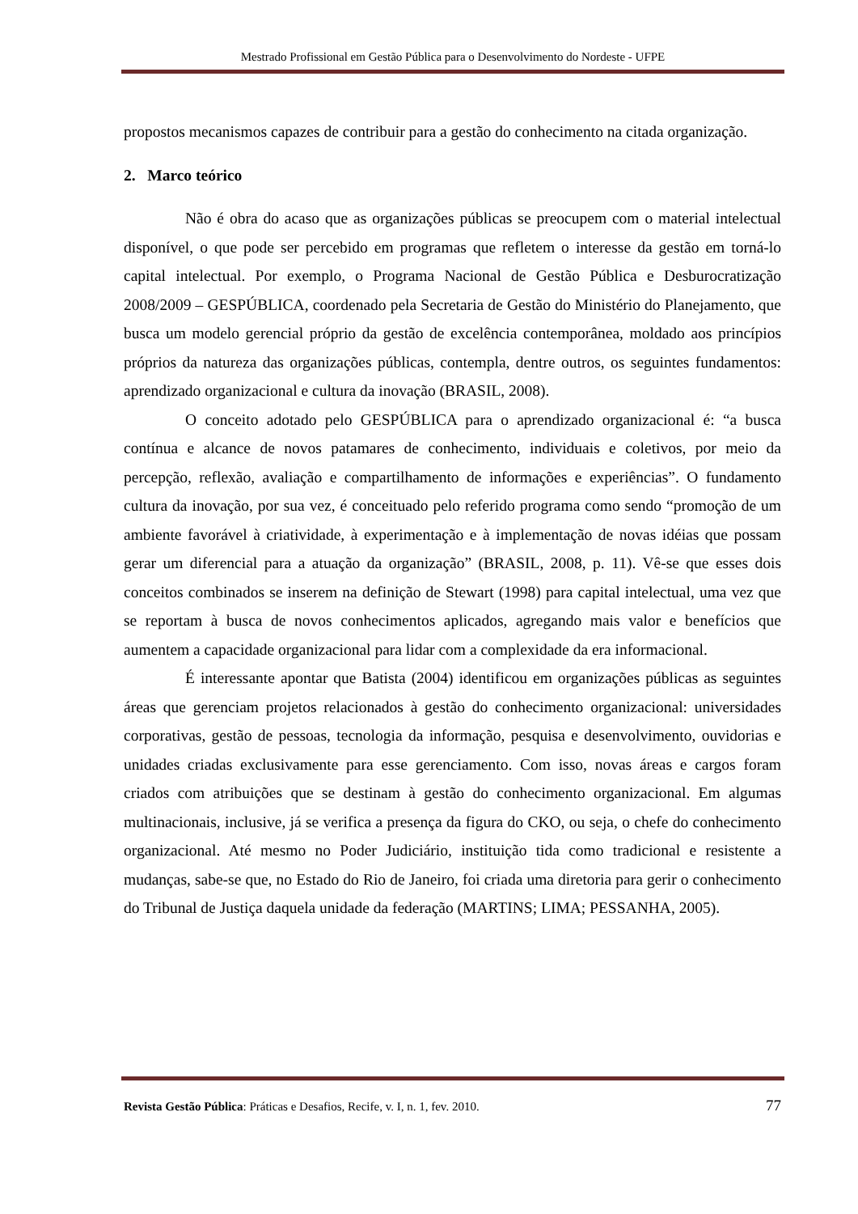Mestrado Profissional em Gestão Pública para o Desenvolvimento do Nordeste - UFPE
propostos mecanismos capazes de contribuir para a gestão do conhecimento na citada organização.
2. Marco teórico
Não é obra do acaso que as organizações públicas se preocupem com o material intelectual disponível, o que pode ser percebido em programas que refletem o interesse da gestão em torná-lo capital intelectual. Por exemplo, o Programa Nacional de Gestão Pública e Desburocratização 2008/2009 – GESPÚBLICA, coordenado pela Secretaria de Gestão do Ministério do Planejamento, que busca um modelo gerencial próprio da gestão de excelência contemporânea, moldado aos princípios próprios da natureza das organizações públicas, contempla, dentre outros, os seguintes fundamentos: aprendizado organizacional e cultura da inovação (BRASIL, 2008).
O conceito adotado pelo GESPÚBLICA para o aprendizado organizacional é: “a busca contínua e alcance de novos patamares de conhecimento, individuais e coletivos, por meio da percepção, reflexão, avaliação e compartilhamento de informações e experiências”. O fundamento cultura da inovação, por sua vez, é conceituado pelo referido programa como sendo “promoção de um ambiente favorável à criatividade, à experimentação e à implementação de novas idéias que possam gerar um diferencial para a atuação da organização” (BRASIL, 2008, p. 11). Vê-se que esses dois conceitos combinados se inserem na definição de Stewart (1998) para capital intelectual, uma vez que se reportam à busca de novos conhecimentos aplicados, agregando mais valor e benefícios que aumentem a capacidade organizacional para lidar com a complexidade da era informacional.
É interessante apontar que Batista (2004) identificou em organizações públicas as seguintes áreas que gerenciam projetos relacionados à gestão do conhecimento organizacional: universidades corporativas, gestão de pessoas, tecnologia da informação, pesquisa e desenvolvimento, ouvidorias e unidades criadas exclusivamente para esse gerenciamento. Com isso, novas áreas e cargos foram criados com atribuições que se destinam à gestão do conhecimento organizacional. Em algumas multinacionais, inclusive, já se verifica a presença da figura do CKO, ou seja, o chefe do conhecimento organizacional. Até mesmo no Poder Judiciário, instituição tida como tradicional e resistente a mudanças, sabe-se que, no Estado do Rio de Janeiro, foi criada uma diretoria para gerir o conhecimento do Tribunal de Justiça daquela unidade da federação (MARTINS; LIMA; PESSANHA, 2005).
Revista Gestão Pública: Práticas e Desafios, Recife, v. I, n. 1, fev. 2010. 77